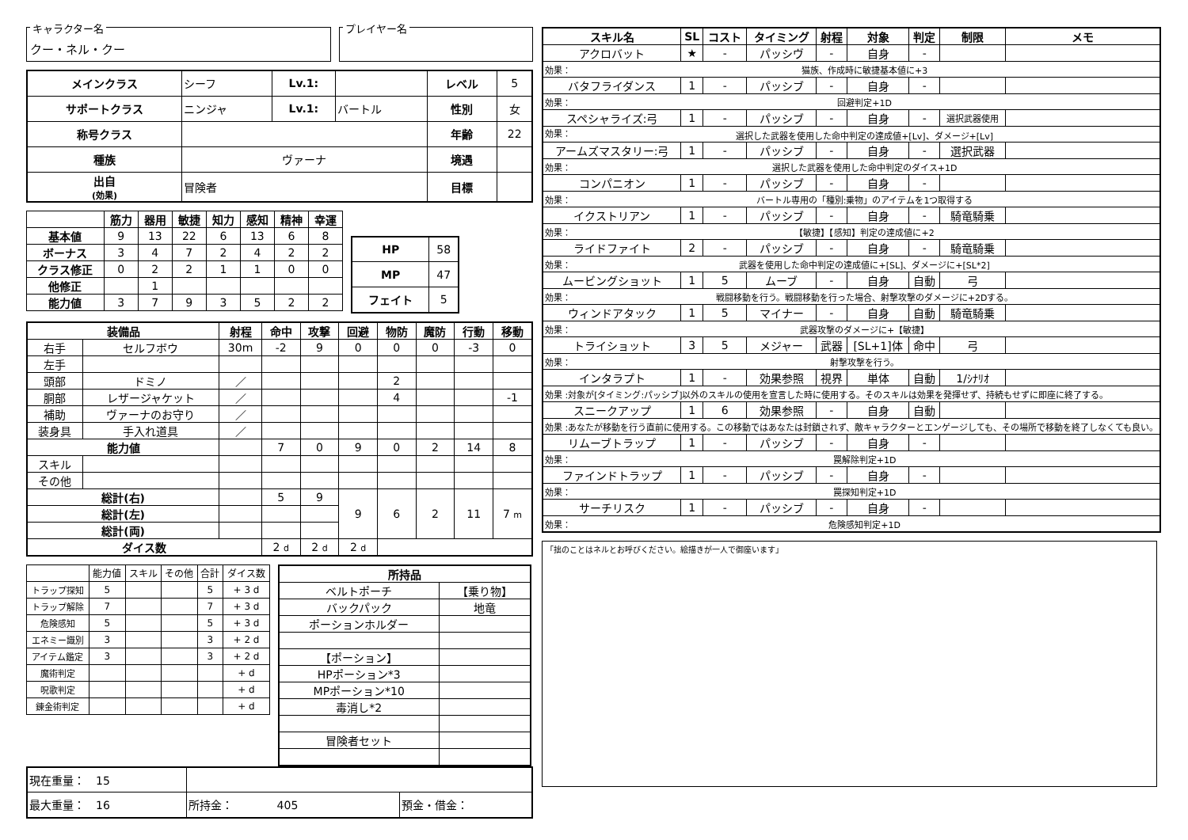キャラクター名
クー・ネル・クー
プレイヤー名
| メインクラス | シーフ | Lv.1: | | レベル | 5 |
| サポートクラス | ニンジャ | Lv.1: | バートル | 性別 | 女 |
| 称号クラス | | | | 年齢 | 22 |
| 種族 | ヴァーナ | | | 境遇 | |
| 出自 (効果) | 冒険者 | | | 目標 | |
| | 筋力 | 器用 | 敏捷 | 知力 | 感知 | 精神 | 幸運 |
| --- | --- | --- | --- | --- | --- | --- | --- |
| 基本値 | 9 | 13 | 22 | 6 | 13 | 6 | 8 |
| ボーナス | 3 | 4 | 7 | 2 | 4 | 2 | 2 |
| クラス修正 | 0 | 2 | 2 | 1 | 1 | 0 | 0 |
| 他修正 | | 1 | | | | | |
| 能力値 | 3 | 7 | 9 | 3 | 5 | 2 | 2 |
| HP | 58 |
| MP | 47 |
| フェイト | 5 |
| 装備品 | | 射程 | 命中 | 攻撃 | 回避 | 物防 | 魔防 | 行動 | 移動 |
| --- | --- | --- | --- | --- | --- | --- | --- | --- | --- |
| 右手 | セルフボウ | 30m | -2 | 9 | 0 | 0 | 0 | -3 | 0 |
| 左手 | | | | | | | | | |
| 頭部 | ドミノ | ／ | | | | 2 | | | |
| 胴部 | レザージャケット | ／ | | | | 4 | | | -1 |
| 補助 | ヴァーナのお守り | ／ | | | | | | | |
| 装身具 | 手入れ道具 | ／ | | | | | | | |
| 能力値 | | | 7 | 0 | 9 | 0 | 2 | 14 | 8 |
| スキル | | | | | | | | | |
| その他 | | | | | | | | | |
| 総計(右) | | | 5 | 9 | 9 | 6 | 2 | 11 | 7 m |
| 総計(左) | | | | | | | | | |
| 総計(両) | | | | | | | | | |
| ダイス数 | | | 2 d | 2 d | 2 d | | | | |
| | 能力値 | スキル | その他 | 合計 | ダイス数 |
| トラップ探知 | 5 | | | 5 | + 3 d |
| トラップ解除 | 7 | | | 7 | + 3 d |
| 危険感知 | 5 | | | 5 | + 3 d |
| エネミー識別 | 3 | | | 3 | + 2 d |
| アイテム鑑定 | 3 | | | 3 | + 2 d |
| 魔術判定 | | | | | + d |
| 呪歌判定 | | | | | + d |
| 錬金術判定 | | | | | + d |
| 所持品 | |
| --- | --- |
| ベルトポーチ | 【乗り物】 |
| バックパック | 地竜 |
| ポーションホルダー | |
| 【ポーション】 | |
| HPポーション*3 | |
| MPポーション*10 | |
| 毒消し*2 | |
| 冒険者セット | |
| 現在重量： 15 | | |
| 最大重量： 16 | 所持金： 405 | 預金・借金： |
| スキル名 | SL | コスト | タイミング | 射程 | 対象 | 判定 | 制限 | メモ |
| --- | --- | --- | --- | --- | --- | --- | --- | --- |
| アクロバット | ★ | - | パッシヴ | - | 自身 | - | | |
| 効果： 猫族、作成時に敏捷基本値に+3 | | | | | | | | |
| バタフライダンス | 1 | - | パッシブ | - | 自身 | - | | |
| 効果： 回避判定+1D | | | | | | | | |
| スペシャライズ:弓 | 1 | - | パッシブ | - | 自身 | - | 選択武器使用 | |
| 効果： 選択した武器を使用した命中判定の達成値+[Lv]、ダメージ+[Lv] | | | | | | | | |
| アームズマスタリー:弓 | 1 | - | パッシブ | - | 自身 | - | 選択武器 | |
| 効果： 選択した武器を使用した命中判定のダイス+1D | | | | | | | | |
| コンパニオン | 1 | - | パッシブ | - | 自身 | - | | |
| 効果： バートル専用の「種別:乗物」のアイテムを1つ取得する | | | | | | | | |
| イクストリアン | 1 | - | パッシブ | - | 自身 | - | 騎竜騎乗 | |
| 効果： 【敏捷】【感知】判定の達成値に+2 | | | | | | | | |
| ライドファイト | 2 | - | パッシブ | - | 自身 | - | 騎竜騎乗 | |
| 効果： 武器を使用した命中判定の達成値に+[SL]、ダメージに+[SL*2] | | | | | | | | |
| ムービングショット | 1 | 5 | ムーブ | - | 自身 | 自動 | 弓 | |
| 効果： 戦闘移動を行う。戦闘移動を行った場合、射撃攻撃のダメージに+2Dする。 | | | | | | | | |
| ウィンドアタック | 1 | 5 | マイナー | - | 自身 | 自動 | 騎竜騎乗 | |
| 効果： 武器攻撃のダメージに+【敏捷】 | | | | | | | | |
| トライショット | 3 | 5 | メジャー | 武器 | [SL+1]体 | 命中 | 弓 | |
| 効果： 射撃攻撃を行う。 | | | | | | | | |
| インタラプト | 1 | - | 効果参照 | 視界 | 単体 | 自動 | 1/ｼﾅﾘｵ | |
| 効果 :対象が[タイミング:パッシブ]以外のスキルの使用を宣言した時に使用する。そのスキルは効果を発揮せず、持続もせずに即座に終了する。 | | | | | | | | |
| スニークアップ | 1 | 6 | 効果参照 | - | 自身 | 自動 | | |
| 効果 :あなたが移動を行う直前に使用する。この移動ではあなたは封鎖されず、敵キャラクターとエンゲージしても、その場所で移動を終了しなくても良い。 | | | | | | | | |
| リムーブトラップ | 1 | - | パッシブ | - | 自身 | - | | |
| 効果： 罠解除判定+1D | | | | | | | | |
| ファインドトラップ | 1 | - | パッシブ | - | 自身 | - | | |
| 効果： 罠探知判定+1D | | | | | | | | |
| サーチリスク | 1 | - | パッシブ | - | 自身 | - | | |
| 効果： 危険感知判定+1D | | | | | | | | |
「拙のことはネルとお呼びください。絵描きが一人で御座います」